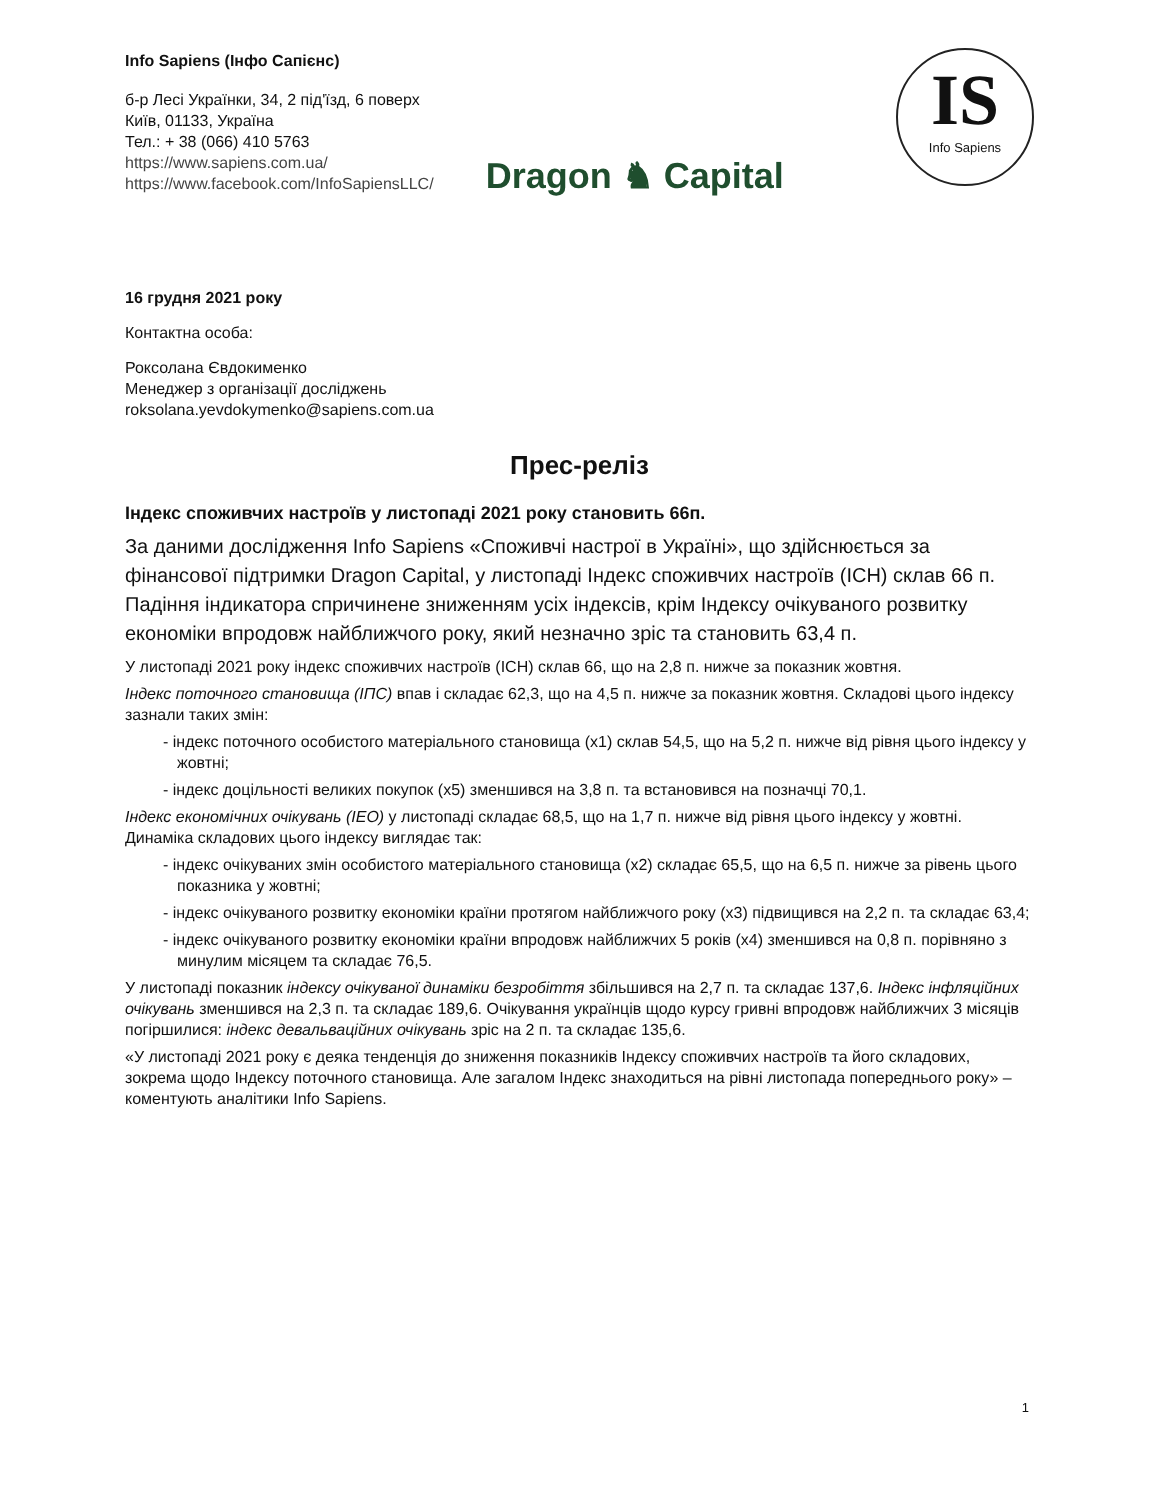Info Sapiens (Інфо Сапієнс)
б-р Лесі Українки, 34, 2 під'їзд, 6 поверх
Київ, 01133, Україна
Тел.: + 38 (066) 410 5763
https://www.sapiens.com.ua/
https://www.facebook.com/InfoSapiensLLC/
Dragon ♞ Capital
IS
Info Sapiens
16 грудня 2021 року
Контактна особа:
Роксолана Євдокименко
Менеджер з організації досліджень
roksolana.yevdokymenko@sapiens.com.ua
Прес-реліз
Індекс споживчих настроїв у листопаді 2021 року становить 66п.
За даними дослідження Info Sapiens «Споживчі настрої в Україні», що здійснюється за фінансової підтримки Dragon Capital, у листопаді Індекс споживчих настроїв (ІСН) склав 66 п. Падіння індикатора спричинене зниженням усіх індексів, крім Індексу очікуваного розвитку економіки впродовж найближчого року, який незначно зріс та становить 63,4 п.
У листопаді 2021 року індекс споживчих настроїв (ІСН) склав 66, що на 2,8 п. нижче за показник жовтня.
Індекс поточного становища (ІПС) впав і складає 62,3, що на 4,5 п. нижче за показник жовтня. Складові цього індексу зазнали таких змін:
- індекс поточного особистого матеріального становища (x1) склав 54,5, що на 5,2 п. нижче від рівня цього індексу у жовтні;
- індекс доцільності великих покупок (x5) зменшився на 3,8 п. та встановився на позначці 70,1.
Індекс економічних очікувань (ІЕО) у листопаді складає 68,5, що на 1,7 п. нижче від рівня цього індексу у жовтні. Динаміка складових цього індексу виглядає так:
- індекс очікуваних змін особистого матеріального становища (x2) складає 65,5, що на 6,5 п. нижче за рівень цього показника у жовтні;
- індекс очікуваного розвитку економіки країни протягом найближчого року (x3) підвищився на 2,2 п. та складає 63,4;
- індекс очікуваного розвитку економіки країни впродовж найближчих 5 років (x4) зменшився на 0,8 п. порівняно з минулим місяцем та складає 76,5.
У листопаді показник індексу очікуваної динаміки безробіття збільшився на 2,7 п. та складає 137,6. Індекс інфляційних очікувань зменшився на 2,3 п. та складає 189,6. Очікування українців щодо курсу гривні впродовж найближчих 3 місяців погіршилися: індекс девальваційних очікувань зріс на 2 п. та складає 135,6.
«У листопаді 2021 року є деяка тенденція до зниження показників Індексу споживчих настроїв та його складових, зокрема щодо Індексу поточного становища. Але загалом Індекс знаходиться на рівні листопада попереднього року» – коментують аналітики Info Sapiens.
1